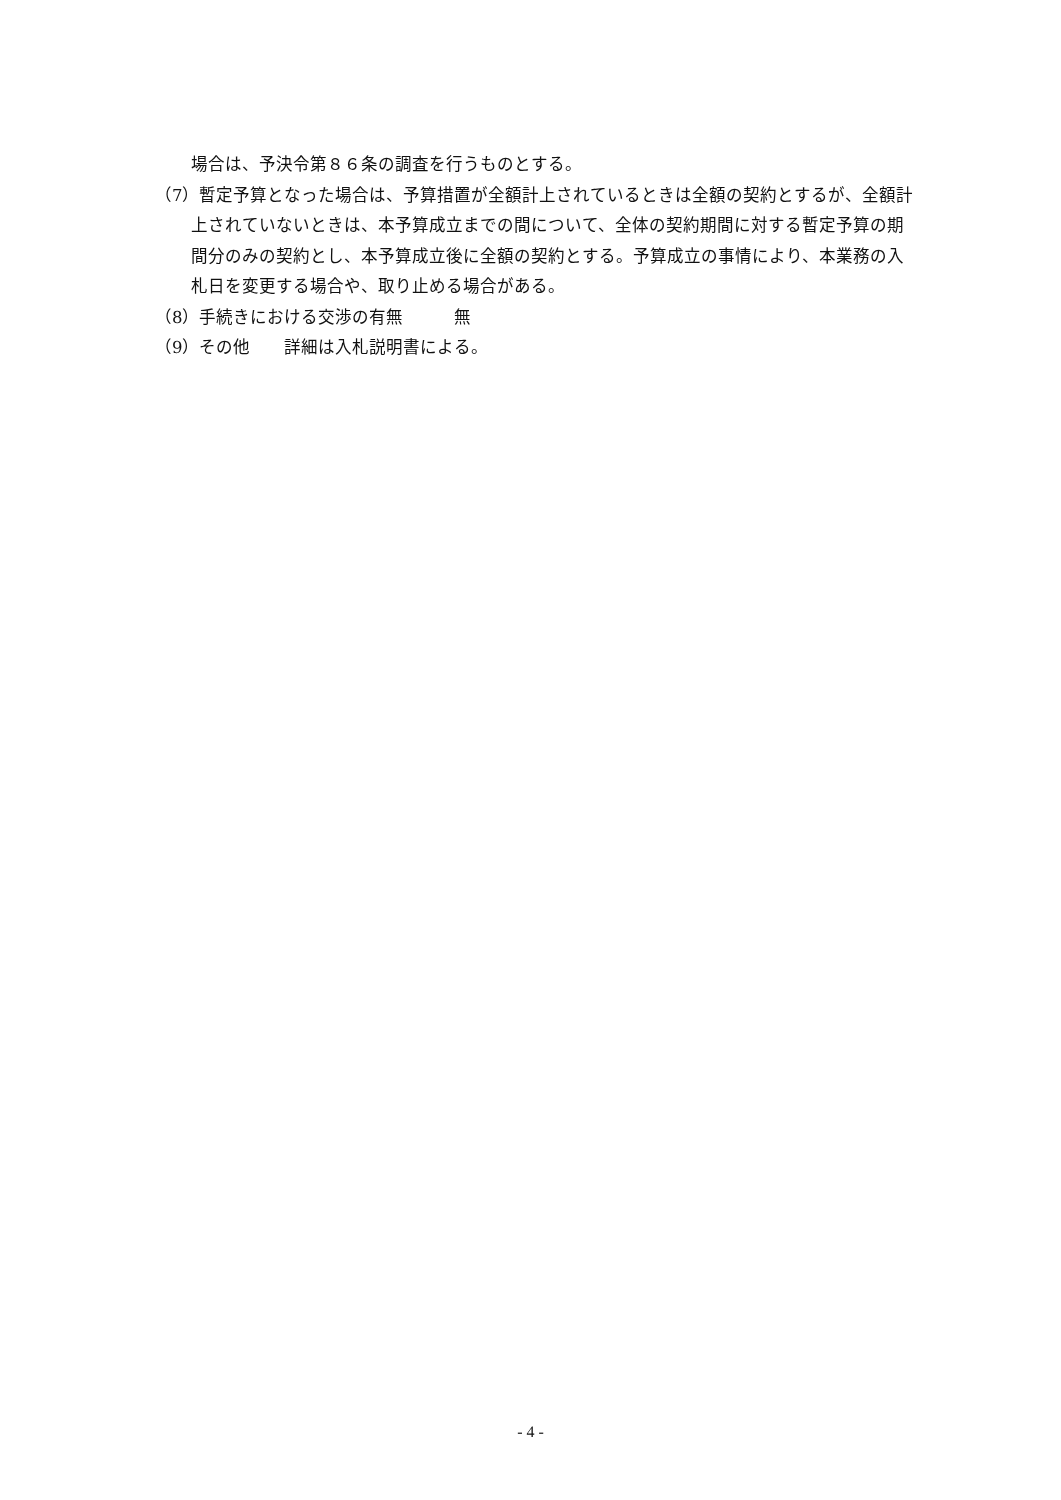場合は、予決令第８６条の調査を行うものとする。
（7）暫定予算となった場合は、予算措置が全額計上されているときは全額の契約とするが、全額計上されていないときは、本予算成立までの間について、全体の契約期間に対する暫定予算の期間分のみの契約とし、本予算成立後に全額の契約とする。予算成立の事情により、本業務の入札日を変更する場合や、取り止める場合がある。
（8）手続きにおける交渉の有無　　　無
（9）その他　　詳細は入札説明書による。
- 4 -